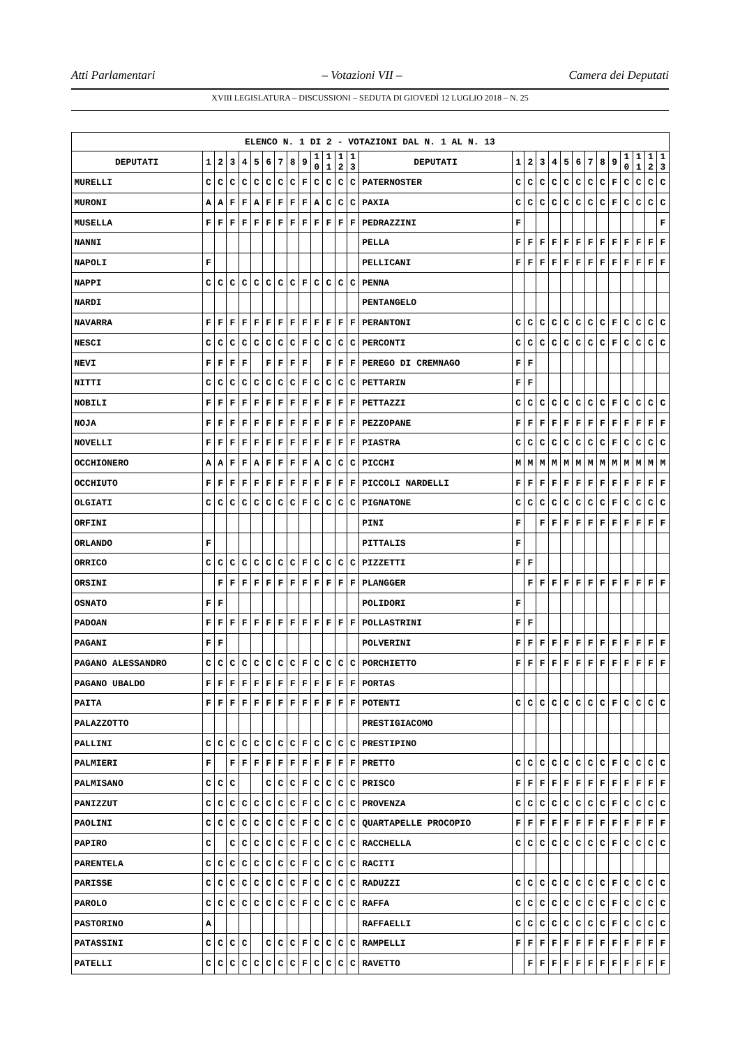Atti Parlamentari – Votazioni VII – Camera dei Deputati
XVIII LEGISLATURA – DISCUSSIONI – SEDUTA DI GIOVEDÌ 12 LUGLIO 2018 – N. 25
| ELENCO N. 1 DI 2 - VOTAZIONI DAL N. 1 AL N. 13 | | | | | | | | | | | | | | | | | | | | | | | | | | | |
| --- | --- | --- | --- | --- | --- | --- | --- | --- | --- | --- | --- | --- | --- | --- | --- | --- | --- | --- | --- | --- | --- | --- | --- | --- | --- | --- | --- |
| DEPUTATI | 1 | 2 | 3 | 4 | 5 | 6 | 7 | 8 | 9 | 1 0 | 1 1 | 1 2 | 1 3 | DEPUTATI | 1 | 2 | 3 | 4 | 5 | 6 | 7 | 8 | 9 | 1 0 | 1 1 | 1 2 | 1 3 |
| MURELLI | C | C | C | C | C | C | C | C | F | C | C | C | C | PATERNOSTER | C | C | C | C | C | C | C | C | F | C | C | C | C |
| MURONI | A | A | F | F | A | F | F | F | F | A | C | C | C | PAXIA | C | C | C | C | C | C | C | C | F | C | C | C | C |
| MUSELLA | F | F | F | F | F | F | F | F | F | F | F | F | F | PEDRAZZINI | F | | | | | | | | | | | | F |
| NANNI | | | | | | | | | | | | | | PELLA | F | F | F | F | F | F | F | F | F | F | F | F | F |
| NAPOLI | F | | | | | | | | | | | | | PELLICANI | F | F | F | F | F | F | F | F | F | F | F | F | F |
| NAPPI | C | C | C | C | C | C | C | C | F | C | C | C | C | PENNA | | | | | | | | | | | | | |
| NARDI | | | | | | | | | | | | | | PENTANGELO | | | | | | | | | | | | | |
| NAVARRA | F | F | F | F | F | F | F | F | F | F | F | F | F | PERANTONI | C | C | C | C | C | C | C | C | F | C | C | C | C |
| NESCI | C | C | C | C | C | C | C | C | F | C | C | C | C | PERCONTI | C | C | C | C | C | C | C | C | F | C | C | C | C |
| NEVI | F | F | F | F | | F | F | F | F | | F | F | F | PEREGO DI CREMNAGO | F | F | | | | | | | | | | | |
| NITTI | C | C | C | C | C | C | C | C | F | C | C | C | C | PETTARIN | F | F | | | | | | | | | | | |
| NOBILI | F | F | F | F | F | F | F | F | F | F | F | F | F | PETTAZZI | C | C | C | C | C | C | C | C | F | C | C | C | C |
| NOJA | F | F | F | F | F | F | F | F | F | F | F | F | F | PEZZOPANE | F | F | F | F | F | F | F | F | F | F | F | F | F |
| NOVELLI | F | F | F | F | F | F | F | F | F | F | F | F | F | PIASTRA | C | C | C | C | C | C | C | C | F | C | C | C | C |
| OCCHIONERO | A | A | F | F | A | F | F | F | F | A | C | C | C | PICCHI | M | M | M | M | M | M | M | M | M | M | M | M | M |
| OCCHIUTO | F | F | F | F | F | F | F | F | F | F | F | F | F | PICCOLI NARDELLI | F | F | F | F | F | F | F | F | F | F | F | F | F |
| OLGIATI | C | C | C | C | C | C | C | C | F | C | C | C | C | PIGNATONE | C | C | C | C | C | C | C | C | F | C | C | C | C |
| ORFINI | | | | | | | | | | | | | | PINI | F | | F | F | F | F | F | F | F | F | F | F | F |
| ORLANDO | F | | | | | | | | | | | | | PITTALIS | F | | | | | | | | | | | | |
| ORRICO | C | C | C | C | C | C | C | C | F | C | C | C | C | PIZZETTI | F | F | | | | | | | | | | | |
| ORSINI | | F | F | F | F | F | F | F | F | F | F | F | F | PLANGGER | | F | F | F | F | F | F | F | F | F | F | F | F |
| OSNATO | F | F | | | | | | | | | | | | POLIDORI | F | | | | | | | | | | | | |
| PADOAN | F | F | F | F | F | F | F | F | F | F | F | F | F | POLLASTRINI | F | F | | | | | | | | | | | |
| PAGANI | F | F | | | | | | | | | | | | POLVERINI | F | F | F | F | F | F | F | F | F | F | F | F | F |
| PAGANO ALESSANDRO | C | C | C | C | C | C | C | C | F | C | C | C | C | PORCHIETTO | F | F | F | F | F | F | F | F | F | F | F | F | F |
| PAGANO UBALDO | F | F | F | F | F | F | F | F | F | F | F | F | F | PORTAS | | | | | | | | | | | | | |
| PAITA | F | F | F | F | F | F | F | F | F | F | F | F | F | POTENTI | C | C | C | C | C | C | C | C | F | C | C | C | C |
| PALAZZOTTO | | | | | | | | | | | | | | PRESTIGIACOMO | | | | | | | | | | | | | |
| PALLINI | C | C | C | C | C | C | C | C | F | C | C | C | C | PRESTIPINO | | | | | | | | | | | | | |
| PALMIERI | F | | F | F | F | F | F | F | F | F | F | F | F | PRETTO | C | C | C | C | C | C | C | C | F | C | C | C | C |
| PALMISANO | C | C | C | | | C | C | C | F | C | C | C | C | PRISCO | F | F | F | F | F | F | F | F | F | F | F | F | F |
| PANIZZUT | C | C | C | C | C | C | C | C | F | C | C | C | C | PROVENZA | C | C | C | C | C | C | C | C | F | C | C | C | C |
| PAOLINI | C | C | C | C | C | C | C | C | F | C | C | C | C | QUARTAPELLE PROCOPIO | F | F | F | F | F | F | F | F | F | F | F | F | F |
| PAPIRO | C | | C | C | C | C | C | C | F | C | C | C | C | RACCHELLA | C | C | C | C | C | C | C | C | F | C | C | C | C |
| PARENTELA | C | C | C | C | C | C | C | C | F | C | C | C | C | RACITI | | | | | | | | | | | | | |
| PARISSE | C | C | C | C | C | C | C | C | F | C | C | C | C | RADUZZI | C | C | C | C | C | C | C | C | F | C | C | C | C |
| PAROLO | C | C | C | C | C | C | C | C | F | C | C | C | C | RAFFA | C | C | C | C | C | C | C | C | F | C | C | C | C |
| PASTORINO | A | | | | | | | | | | | | | RAFFAELLI | C | C | C | C | C | C | C | C | F | C | C | C | C |
| PATASSINI | C | C | C | C | | C | C | C | F | C | C | C | C | RAMPELLI | F | F | F | F | F | F | F | F | F | F | F | F | F |
| PATELLI | C | C | C | C | C | C | C | C | F | C | C | C | C | RAVETTO | | F | F | F | F | F | F | F | F | F | F | F | F |